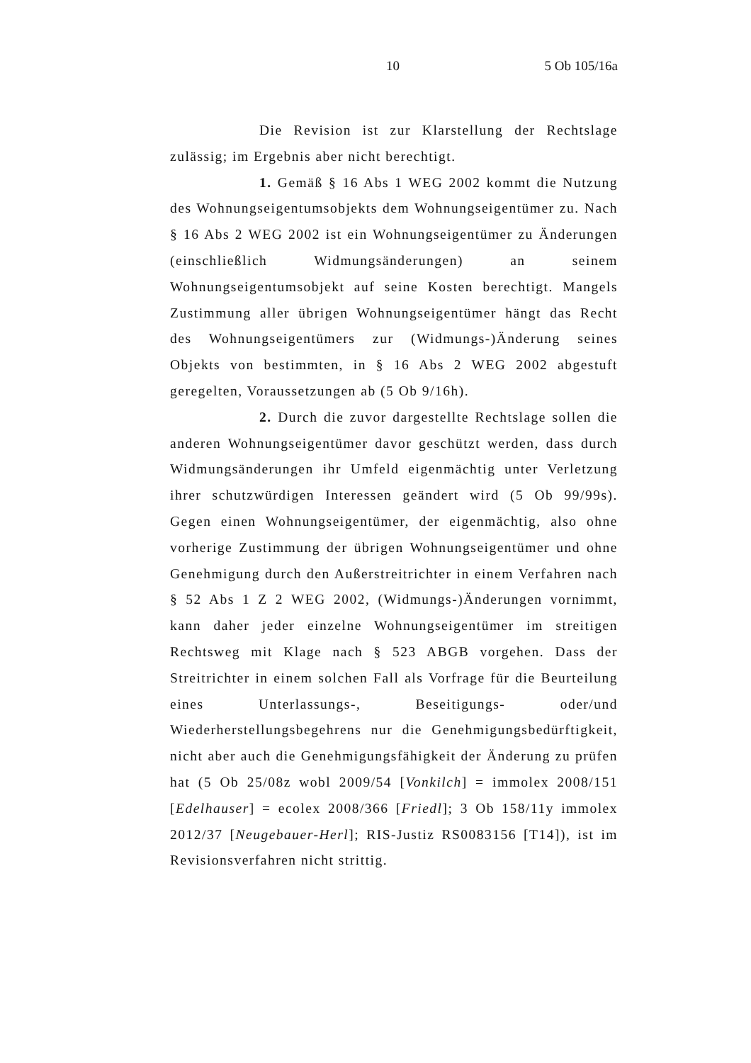10 5 Ob 105/16a
Die Revision ist zur Klarstellung der Rechtslage zulässig; im Ergebnis aber nicht berechtigt.
1. Gemäß § 16 Abs 1 WEG 2002 kommt die Nutzung des Wohnungseigentumsobjekts dem Wohnungseigentümer zu. Nach § 16 Abs 2 WEG 2002 ist ein Wohnungseigentümer zu Änderungen (einschließlich Widmungsänderungen) an seinem Wohnungseigentumsobjekt auf seine Kosten berechtigt. Mangels Zustimmung aller übrigen Wohnungseigentümer hängt das Recht des Wohnungseigentümers zur (Widmungs-)Änderung seines Objekts von bestimmten, in § 16 Abs 2 WEG 2002 abgestuft geregelten, Voraussetzungen ab (5 Ob 9/16h).
2. Durch die zuvor dargestellte Rechtslage sollen die anderen Wohnungseigentümer davor geschützt werden, dass durch Widmungsänderungen ihr Umfeld eigenmächtig unter Verletzung ihrer schutzwürdigen Interessen geändert wird (5 Ob 99/99s). Gegen einen Wohnungseigentümer, der eigenmächtig, also ohne vorherige Zustimmung der übrigen Wohnungseigentümer und ohne Genehmigung durch den Außerstreitrichter in einem Verfahren nach § 52 Abs 1 Z 2 WEG 2002, (Widmungs-)Änderungen vornimmt, kann daher jeder einzelne Wohnungseigentümer im streitigen Rechtsweg mit Klage nach § 523 ABGB vorgehen. Dass der Streitrichter in einem solchen Fall als Vorfrage für die Beurteilung eines Unterlassungs-, Beseitigungs- oder/und Wiederherstellungsbegehrens nur die Genehmigungs­bedürftigkeit, nicht aber auch die Genehmigungsfähigkeit der Änderung zu prüfen hat (5 Ob 25/08z wobl 2009/54 [Vonkilch] = immolex 2008/151 [Edelhauser] = ecolex 2008/366 [Friedl]; 3 Ob 158/11y immolex 2012/37 [Neugebauer-Herl]; RIS-Justiz RS0083156 [T14]), ist im Revisionsverfahren nicht strittig.